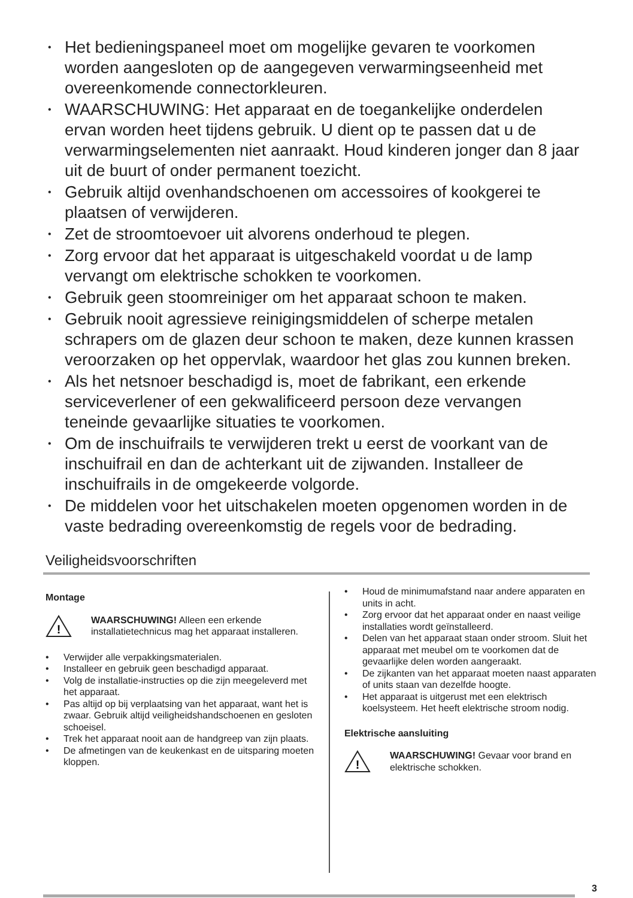• Het bedieningspaneel moet om mogelijke gevaren te voorkomen worden aangesloten op de aangegeven verwarmingseenheid met overeenkomende connectorkleuren.
• WAARSCHUWING: Het apparaat en de toegankelijke onderdelen ervan worden heet tijdens gebruik. U dient op te passen dat u de verwarmingselementen niet aanraakt. Houd kinderen jonger dan 8 jaar uit de buurt of onder permanent toezicht.
• Gebruik altijd ovenhandschoenen om accessoires of kookgerei te plaatsen of verwijderen.
• Zet de stroomtoevoer uit alvorens onderhoud te plegen.
• Zorg ervoor dat het apparaat is uitgeschakeld voordat u de lamp vervangt om elektrische schokken te voorkomen.
• Gebruik geen stoomreiniger om het apparaat schoon te maken.
• Gebruik nooit agressieve reinigingsmiddelen of scherpe metalen schrapers om de glazen deur schoon te maken, deze kunnen krassen veroorzaken op het oppervlak, waardoor het glas zou kunnen breken.
• Als het netsnoer beschadigd is, moet de fabrikant, een erkende serviceverlener of een gekwalificeerd persoon deze vervangen teneinde gevaarlijke situaties te voorkomen.
• Om de inschuifrails te verwijderen trekt u eerst de voorkant van de inschuifrail en dan de achterkant uit de zijwanden. Installeer de inschuifrails in de omgekeerde volgorde.
• De middelen voor het uitschakelen moeten opgenomen worden in de vaste bedrading overeenkomstig de regels voor de bedrading.
Veiligheidsvoorschriften
Montage
!
WAARSCHUWING! Alleen een erkende installatietechnicus mag het apparaat installeren.
• Verwijder alle verpakkingsmaterialen.
• Installeer en gebruik geen beschadigd apparaat.
• Volg de installatie-instructies op die zijn meegeleverd met het apparaat.
• Pas altijd op bij verplaatsing van het apparaat, want het is zwaar. Gebruik altijd veiligheidshandschoenen en gesloten schoeisel.
• Trek het apparaat nooit aan de handgreep van zijn plaats.
• De afmetingen van de keukenkast en de uitsparing moeten kloppen.
• Houd de minimumafstand naar andere apparaten en units in acht.
• Zorg ervoor dat het apparaat onder en naast veilige installaties wordt geïnstalleerd.
• Delen van het apparaat staan onder stroom. Sluit het apparaat met meubel om te voorkomen dat de gevaarlijke delen worden aangeraakt.
• De zijkanten van het apparaat moeten naast apparaten of units staan van dezelfde hoogte.
• Het apparaat is uitgerust met een elektrisch koelsysteem. Het heeft elektrische stroom nodig.
Elektrische aansluiting
!
WAARSCHUWING! Gevaar voor brand en elektrische schokken.
3